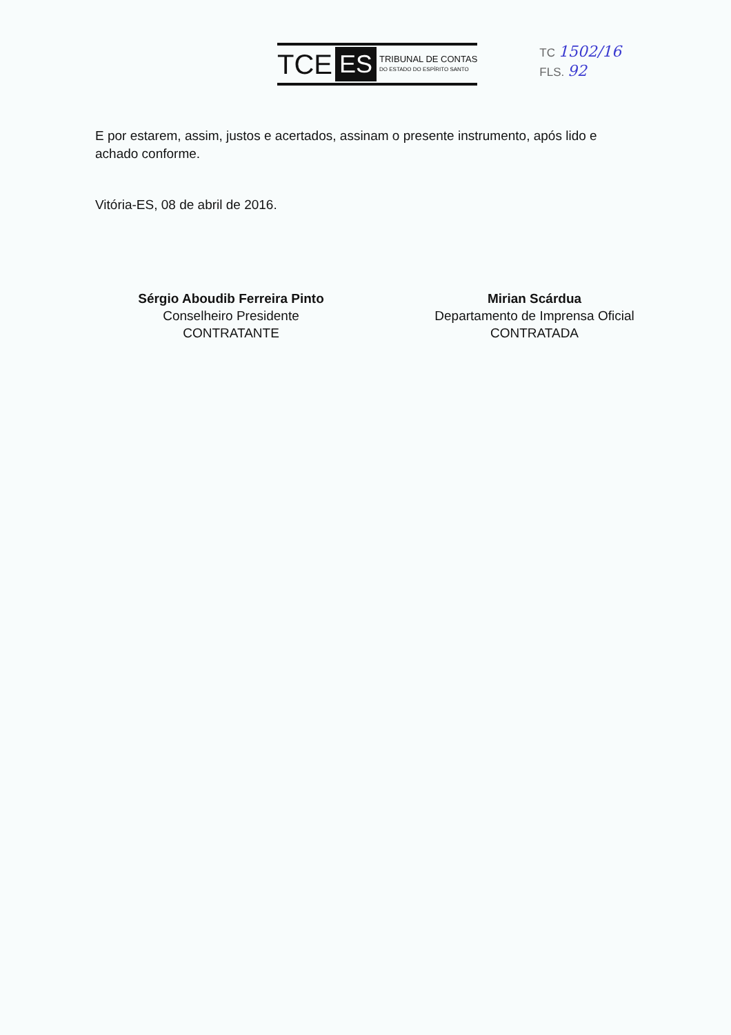TCE ES TRIBUNAL DE CONTAS
DO ESTADO DO ESPÍRITO SANTO
TC 1502/16
FLS. 92
E por estarem, assim, justos e acertados, assinam o presente instrumento, após lido e achado conforme.
Vitória-ES, 08 de abril de 2016.
Sérgio Aboudib Ferreira Pinto
Conselheiro Presidente
CONTRATANTE
Mirian Scárdua
Departamento de Imprensa Oficial
CONTRATADA